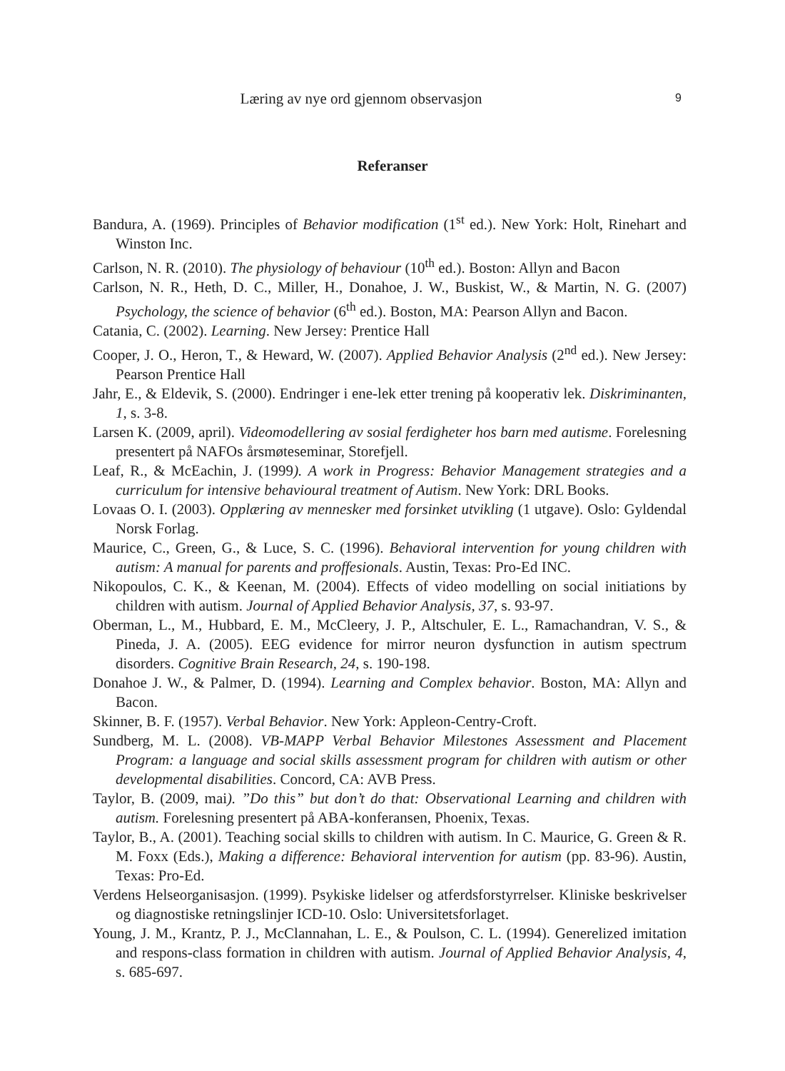Læring av nye ord gjennom observasjon 9
Referanser
Bandura, A. (1969). Principles of Behavior modification (1<sup>st</sup> ed.). New York: Holt, Rinehart and Winston Inc.
Carlson, N. R. (2010). The physiology of behaviour (10<sup>th</sup> ed.). Boston: Allyn and Bacon
Carlson, N. R., Heth, D. C., Miller, H., Donahoe, J. W., Buskist, W., & Martin, N. G. (2007) Psychology, the science of behavior (6<sup>th</sup> ed.). Boston, MA: Pearson Allyn and Bacon.
Catania, C. (2002). Learning. New Jersey: Prentice Hall
Cooper, J. O., Heron, T., & Heward, W. (2007). Applied Behavior Analysis (2<sup>nd</sup> ed.). New Jersey: Pearson Prentice Hall
Jahr, E., & Eldevik, S. (2000). Endringer i ene-lek etter trening på kooperativ lek. Diskriminanten, 1, s. 3-8.
Larsen K. (2009, april). Videomodellering av sosial ferdigheter hos barn med autisme. Forelesning presentert på NAFOs årsmøteseminar, Storefjell.
Leaf, R., & McEachin, J. (1999). A work in Progress: Behavior Management strategies and a curriculum for intensive behavioural treatment of Autism. New York: DRL Books.
Lovaas O. I. (2003). Opplæring av mennesker med forsinket utvikling (1 utgave). Oslo: Gyldendal Norsk Forlag.
Maurice, C., Green, G., & Luce, S. C. (1996). Behavioral intervention for young children with autism: A manual for parents and proffesionals. Austin, Texas: Pro-Ed INC.
Nikopoulos, C. K., & Keenan, M. (2004). Effects of video modelling on social initiations by children with autism. Journal of Applied Behavior Analysis, 37, s. 93-97.
Oberman, L., M., Hubbard, E. M., McCleery, J. P., Altschuler, E. L., Ramachandran, V. S., & Pineda, J. A. (2005). EEG evidence for mirror neuron dysfunction in autism spectrum disorders. Cognitive Brain Research, 24, s. 190-198.
Donahoe J. W., & Palmer, D. (1994). Learning and Complex behavior. Boston, MA: Allyn and Bacon.
Skinner, B. F. (1957). Verbal Behavior. New York: Appleon-Centry-Croft.
Sundberg, M. L. (2008). VB-MAPP Verbal Behavior Milestones Assessment and Placement Program: a language and social skills assessment program for children with autism or other developmental disabilities. Concord, CA: AVB Press.
Taylor, B. (2009, mai). ”Do this” but don’t do that: Observational Learning and children with autism. Forelesning presentert på ABA-konferansen, Phoenix, Texas.
Taylor, B., A. (2001). Teaching social skills to children with autism. In C. Maurice, G. Green & R. M. Foxx (Eds.), Making a difference: Behavioral intervention for autism (pp. 83-96). Austin, Texas: Pro-Ed.
Verdens Helseorganisasjon. (1999). Psykiske lidelser og atferdsforstyrrelser. Kliniske beskrivelser og diagnostiske retningslinjer ICD-10. Oslo: Universitetsforlaget.
Young, J. M., Krantz, P. J., McClannahan, L. E., & Poulson, C. L. (1994). Generelized imitation and respons-class formation in children with autism. Journal of Applied Behavior Analysis, 4, s. 685-697.